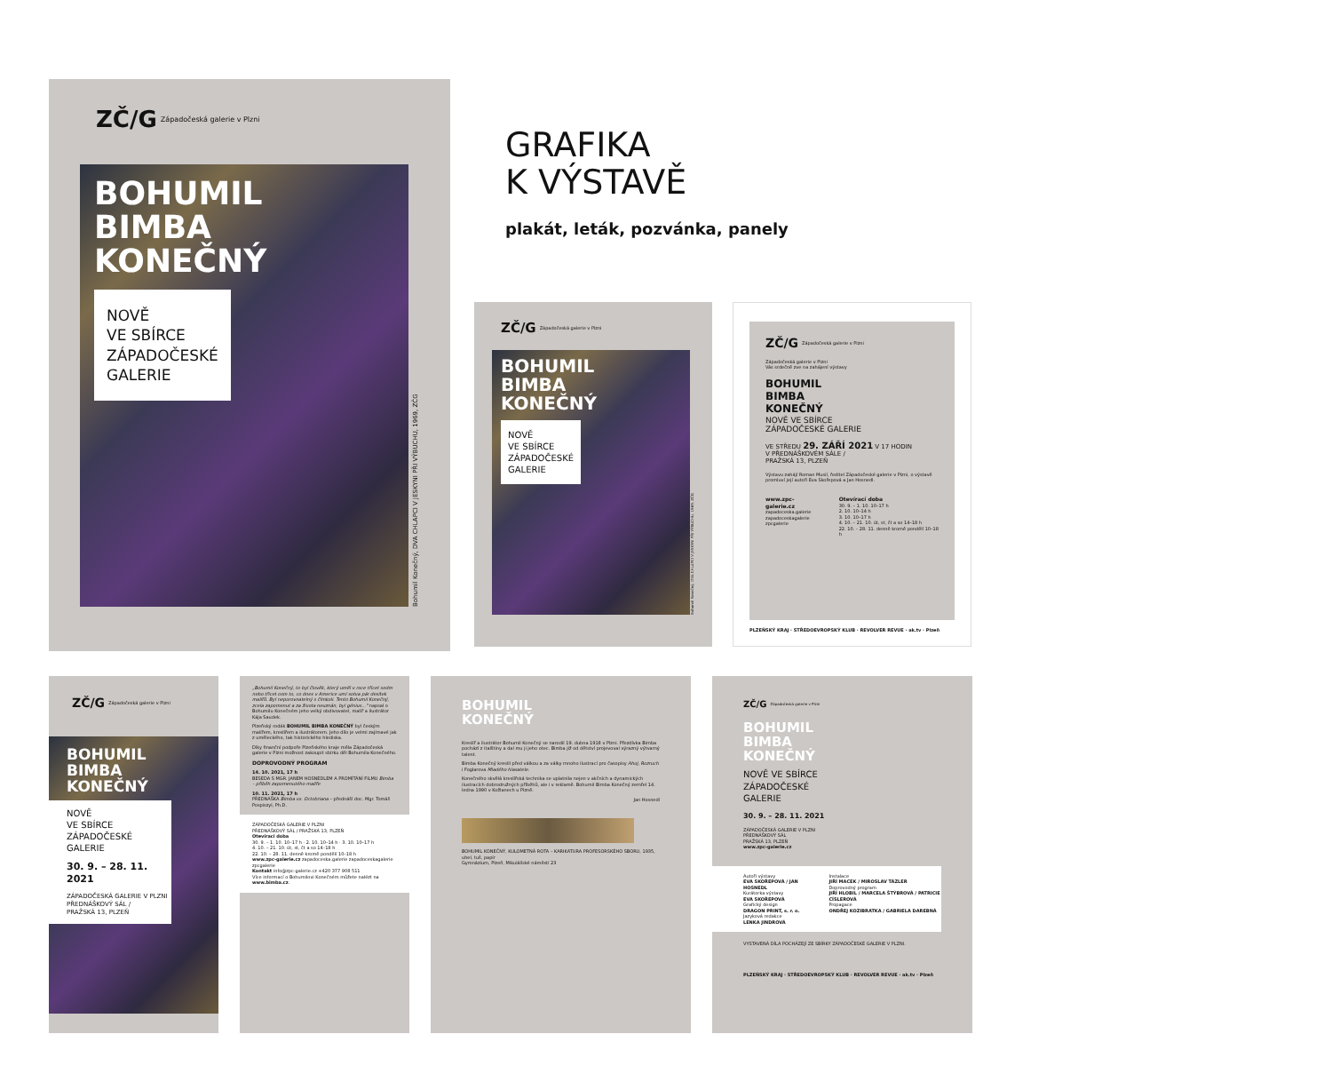ZČ/G Západočeská galerie v Plzni
BOHUMIL
BIMBA
KONEČNÝ
NOVĚ
VE SBÍRCE
ZÁPADOČESKÉ
GALERIE
Bohumil Konečný, DVA CHLAPCI V JESKYNI PŘI VÝBUCHU, 1969, ZČG
GRAFIKA
K VÝSTAVĚ
plakát, leták, pozvánka, panely
ZČ/G Západočeská galerie v Plzni
BOHUMIL
BIMBA
KONEČNÝ
NOVĚ
VE SBÍRCE
ZÁPADOČESKÉ
GALERIE
Bohumil Konečný, DVA CHLAPCI V JESKYNI PŘI VÝBUCHU, 1969, ZČG
ZČ/G Západočeská galerie v Plzni
Západočeská galerie v Plzni
Vás srdečně zve na zahájení výstavy
BOHUMIL
BIMBA
KONEČNÝ
NOVĚ VE SBÍRCE
ZÁPADOČESKÉ GALERIE
VE STŘEDU 29. ZÁŘÍ 2021 V 17 HODIN
V PŘEDNÁŠKOVÉM SÁLE /
PRAŽSKÁ 13, PLZEŇ
Výstavu zahájí Roman Musil, ředitel Západočeské galerie v Plzni, o výstavě promluví její autoři Eva Skořepová a Jan Hosnedl.
www.zpc-galerie.cz
zapadoceska.galerie
zapadoceskagalerie
zpcgalerie
Otevírací doba
30. 9. – 1. 10. 10–17 h
2. 10. 10–14 h
3. 10. 10–17 h
4. 10. – 21. 10. út, st, čt a so 14–18 h
22. 10. – 28. 11. denně kromě pondělí 10–18 h
PLZEŇSKÝ KRAJ · STŘEDOEVROPSKÝ KLUB · REVOLVER REVUE · ak.tv · Plzeň
ZČ/G Západočeská galerie v Plzni
BOHUMIL
BIMBA
KONEČNÝ
NOVĚ
VE SBÍRCE
ZÁPADOČESKÉ
GALERIE
30. 9. – 28. 11. 2021
ZÁPADOČESKÁ GALERIE V PLZNI
PŘEDNÁŠKOVÝ SÁL /
PRAŽSKÁ 13, PLZEŇ
„Bohumil Konečný, to byl člověk, který uměl v roce třicet sedm nebo třicet osm to, co dnes v Americe umí sotva pár desítek malířů. Byl neporovnatelný s čímkoli. Tento Bohumil Konečný, zcela zapomenut a za života neuznán, byl génius..." napsal o Bohumilu Konečném jeho velký obdivovatel, malíř a ilustrátor Kája Saudek.
Plzeňský rodák BOHUMIL BIMBA KONEČNÝ byl českým malířem, kreslířem a ilustrátorem. Jeho dílo je velmi zajímavé jak z uměleckého, tak historického hlediska.
Díky finanční podpoře Plzeňského kraje měla Západočeská galerie v Plzni možnost zakoupit sbírku děl Bohumila Konečného.
DOPROVODNÝ PROGRAM
14. 10. 2021, 17 h
BESEDA S MGR. JANEM HOSNEDLEM A PROMÍTÁNÍ FILMU Bimba – příběh zapomenutého malíře
10. 11. 2021, 17 h
PŘEDNÁŠKA Bimba vs. Octobriana – přednáší doc. Mgr. Tomáš Pospiszyl, Ph.D.
ZÁPADOČESKÁ GALERIE V PLZNI
PŘEDNÁŠKOVÝ SÁL / PRAŽSKÁ 13, PLZEŇ
Otevírací doba
30. 9. – 1. 10. 10–17 h · 2. 10. 10–14 h · 3. 10. 10–17 h
4. 10. – 21. 10. út, st, čt a so 14–18 h
22. 10. – 28. 11. denně kromě pondělí 10–18 h
www.zpc-galerie.cz zapadoceska.galerie zapadoceskagalerie zpcgalerie
Kontakt info@zpc-galerie.cz +420 377 908 511
Více informací o Bohumilovi Konečném můžete nalézt na www.bimba.cz.
BOHUMIL
KONEČNÝ
Kreslíř a ilustrátor Bohumil Konečný se narodil 19. dubna 1918 v Plzni. Přezdívka Bimba pochází z italštiny a dal mu ji jeho otec. Bimba již od dětství projevoval výrazný výtvarný talent.
Bimba Konečný kreslil před válkou a za války mnoho ilustrací pro časopisy Ahoj, Rozruch i Foglarova Mladého hlasatele.
Konečného skvělá kreslířská technika se uplatnila nejen v akčních a dynamických ilustracích dobrodružných příběhů, ale i v reklamě. Bohumil Bimba Konečný zemřel 14. ledna 1990 v Kožlanech u Plzně.
Jan Hosnedl
BOHUMIL KONEČNÝ, KULOMETNÁ ROTA – KARIKATURA PROFESORSKÉHO SBORU, 1935, uhel, tuš, papír
Gymnázium, Plzeň, Mikulášské náměstí 23
ZČ/G Západočeská galerie v Plzni
BOHUMIL
BIMBA
KONEČNÝ
NOVĚ VE SBÍRCE
ZÁPADOČESKÉ
GALERIE
30. 9. – 28. 11. 2021
ZÁPADOČESKÁ GALERIE V PLZNI
PŘEDNÁŠKOVÝ SÁL
PRAŽSKÁ 13, PLZEŇ
www.zpc-galerie.cz
Autoři výstavy
EVA SKOŘEPOVÁ / JAN HOSNEDL
Kurátorka výstavy
EVA SKOŘEPOVÁ
Grafický design
DRAGON PRINT, s. r. o.
Jazyková redakce
LENKA JINDROVÁ
Instalace
JIŘÍ MACEK / MIROSLAV TÁZLER
Doprovodný program
JIŘÍ HLOBIL / MARCELA ŠTÝBROVÁ / PATRICIE CÍSLEROVÁ
Propagace
ONDŘEJ KOZIBRATKA / GABRIELA DAREBNÁ
VYSTAVENÁ DÍLA POCHÁZEJÍ ZE SBÍRKY ZÁPADOČESKÉ GALERIE V PLZNI.
PLZEŇSKÝ KRAJ · STŘEDOEVROPSKÝ KLUB · REVOLVER REVUE · ak.tv · Plzeň